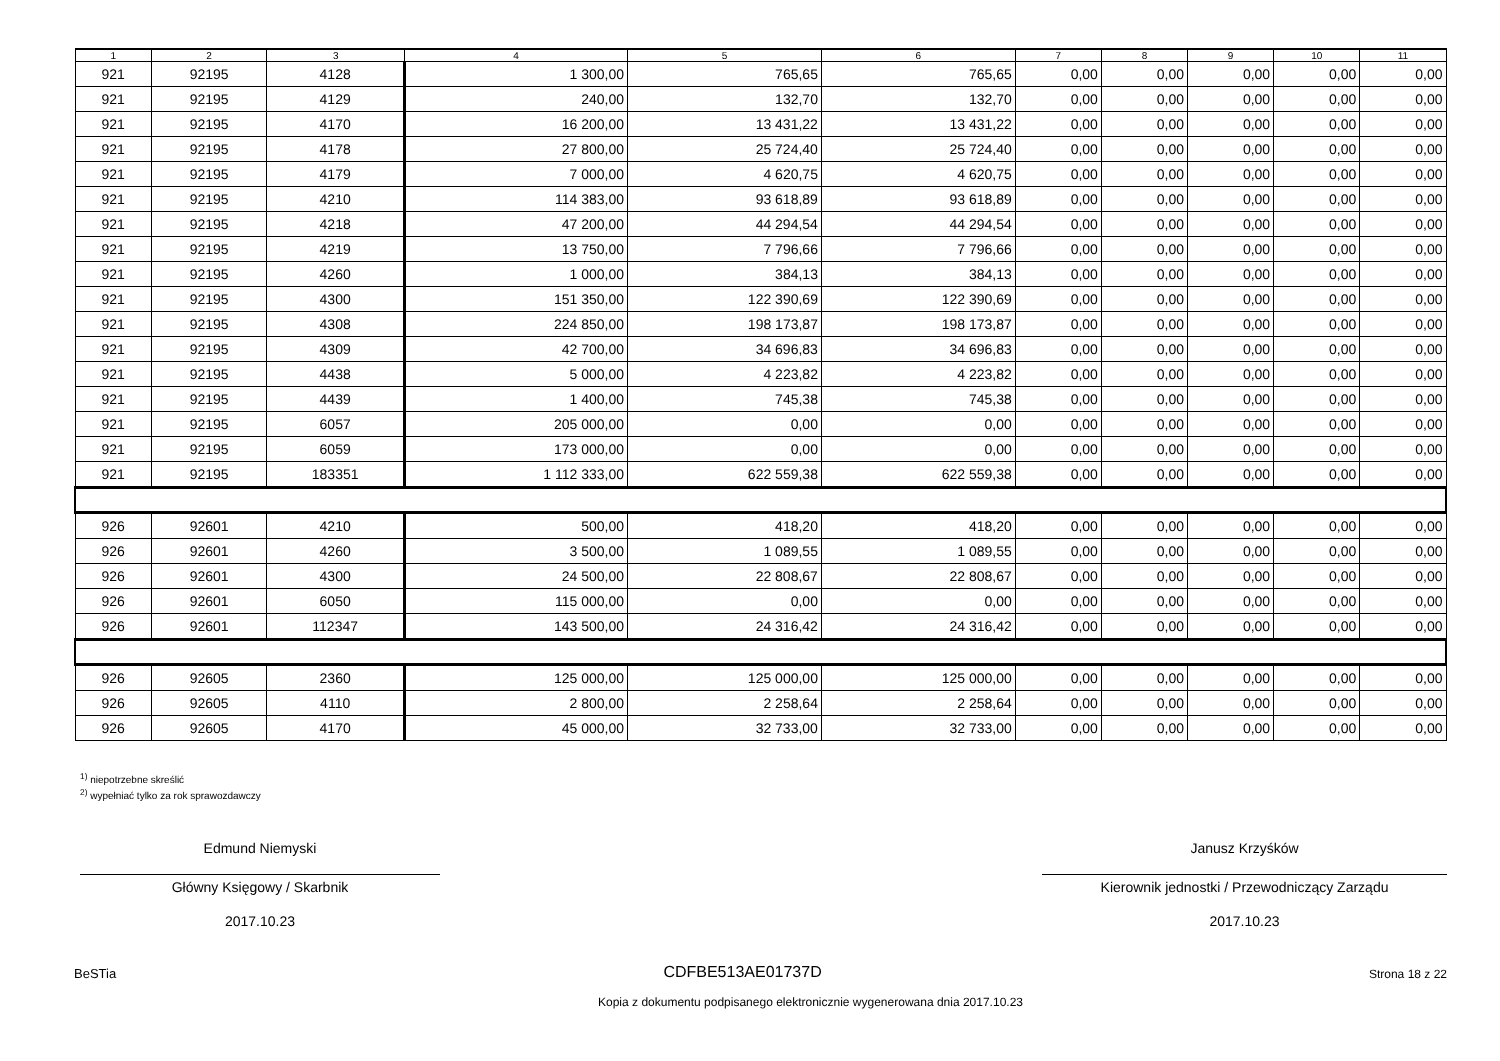| 1 | 2 | 3 | 4 | 5 | 6 | 7 | 8 | 9 | 10 | 11 |
| --- | --- | --- | --- | --- | --- | --- | --- | --- | --- | --- |
| 921 | 92195 | 4128 | 1 300,00 | 765,65 | 765,65 | 0,00 | 0,00 | 0,00 | 0,00 | 0,00 |
| 921 | 92195 | 4129 | 240,00 | 132,70 | 132,70 | 0,00 | 0,00 | 0,00 | 0,00 | 0,00 |
| 921 | 92195 | 4170 | 16 200,00 | 13 431,22 | 13 431,22 | 0,00 | 0,00 | 0,00 | 0,00 | 0,00 |
| 921 | 92195 | 4178 | 27 800,00 | 25 724,40 | 25 724,40 | 0,00 | 0,00 | 0,00 | 0,00 | 0,00 |
| 921 | 92195 | 4179 | 7 000,00 | 4 620,75 | 4 620,75 | 0,00 | 0,00 | 0,00 | 0,00 | 0,00 |
| 921 | 92195 | 4210 | 114 383,00 | 93 618,89 | 93 618,89 | 0,00 | 0,00 | 0,00 | 0,00 | 0,00 |
| 921 | 92195 | 4218 | 47 200,00 | 44 294,54 | 44 294,54 | 0,00 | 0,00 | 0,00 | 0,00 | 0,00 |
| 921 | 92195 | 4219 | 13 750,00 | 7 796,66 | 7 796,66 | 0,00 | 0,00 | 0,00 | 0,00 | 0,00 |
| 921 | 92195 | 4260 | 1 000,00 | 384,13 | 384,13 | 0,00 | 0,00 | 0,00 | 0,00 | 0,00 |
| 921 | 92195 | 4300 | 151 350,00 | 122 390,69 | 122 390,69 | 0,00 | 0,00 | 0,00 | 0,00 | 0,00 |
| 921 | 92195 | 4308 | 224 850,00 | 198 173,87 | 198 173,87 | 0,00 | 0,00 | 0,00 | 0,00 | 0,00 |
| 921 | 92195 | 4309 | 42 700,00 | 34 696,83 | 34 696,83 | 0,00 | 0,00 | 0,00 | 0,00 | 0,00 |
| 921 | 92195 | 4438 | 5 000,00 | 4 223,82 | 4 223,82 | 0,00 | 0,00 | 0,00 | 0,00 | 0,00 |
| 921 | 92195 | 4439 | 1 400,00 | 745,38 | 745,38 | 0,00 | 0,00 | 0,00 | 0,00 | 0,00 |
| 921 | 92195 | 6057 | 205 000,00 | 0,00 | 0,00 | 0,00 | 0,00 | 0,00 | 0,00 | 0,00 |
| 921 | 92195 | 6059 | 173 000,00 | 0,00 | 0,00 | 0,00 | 0,00 | 0,00 | 0,00 | 0,00 |
| 921 | 92195 | 183351 | 1 112 333,00 | 622 559,38 | 622 559,38 | 0,00 | 0,00 | 0,00 | 0,00 | 0,00 |
| 926 | 92601 | 4210 | 500,00 | 418,20 | 418,20 | 0,00 | 0,00 | 0,00 | 0,00 | 0,00 |
| 926 | 92601 | 4260 | 3 500,00 | 1 089,55 | 1 089,55 | 0,00 | 0,00 | 0,00 | 0,00 | 0,00 |
| 926 | 92601 | 4300 | 24 500,00 | 22 808,67 | 22 808,67 | 0,00 | 0,00 | 0,00 | 0,00 | 0,00 |
| 926 | 92601 | 6050 | 115 000,00 | 0,00 | 0,00 | 0,00 | 0,00 | 0,00 | 0,00 | 0,00 |
| 926 | 92601 | 112347 | 143 500,00 | 24 316,42 | 24 316,42 | 0,00 | 0,00 | 0,00 | 0,00 | 0,00 |
| 926 | 92605 | 2360 | 125 000,00 | 125 000,00 | 125 000,00 | 0,00 | 0,00 | 0,00 | 0,00 | 0,00 |
| 926 | 92605 | 4110 | 2 800,00 | 2 258,64 | 2 258,64 | 0,00 | 0,00 | 0,00 | 0,00 | 0,00 |
| 926 | 92605 | 4170 | 45 000,00 | 32 733,00 | 32 733,00 | 0,00 | 0,00 | 0,00 | 0,00 | 0,00 |
<sup>1)</sup> niepotrzebne skreślić
<sup>2)</sup> wypełniać tylko za rok sprawozdawczy
Edmund Niemyski
Główny Księgowy / Skarbnik
2017.10.23
Janusz Krzyśków
Kierownik jednostki / Przewodniczący Zarządu
2017.10.23
BeSTia CDFBE513AE01737D Strona 18 z 22
Kopia z dokumentu podpisanego elektronicznie wygenerowana dnia 2017.10.23